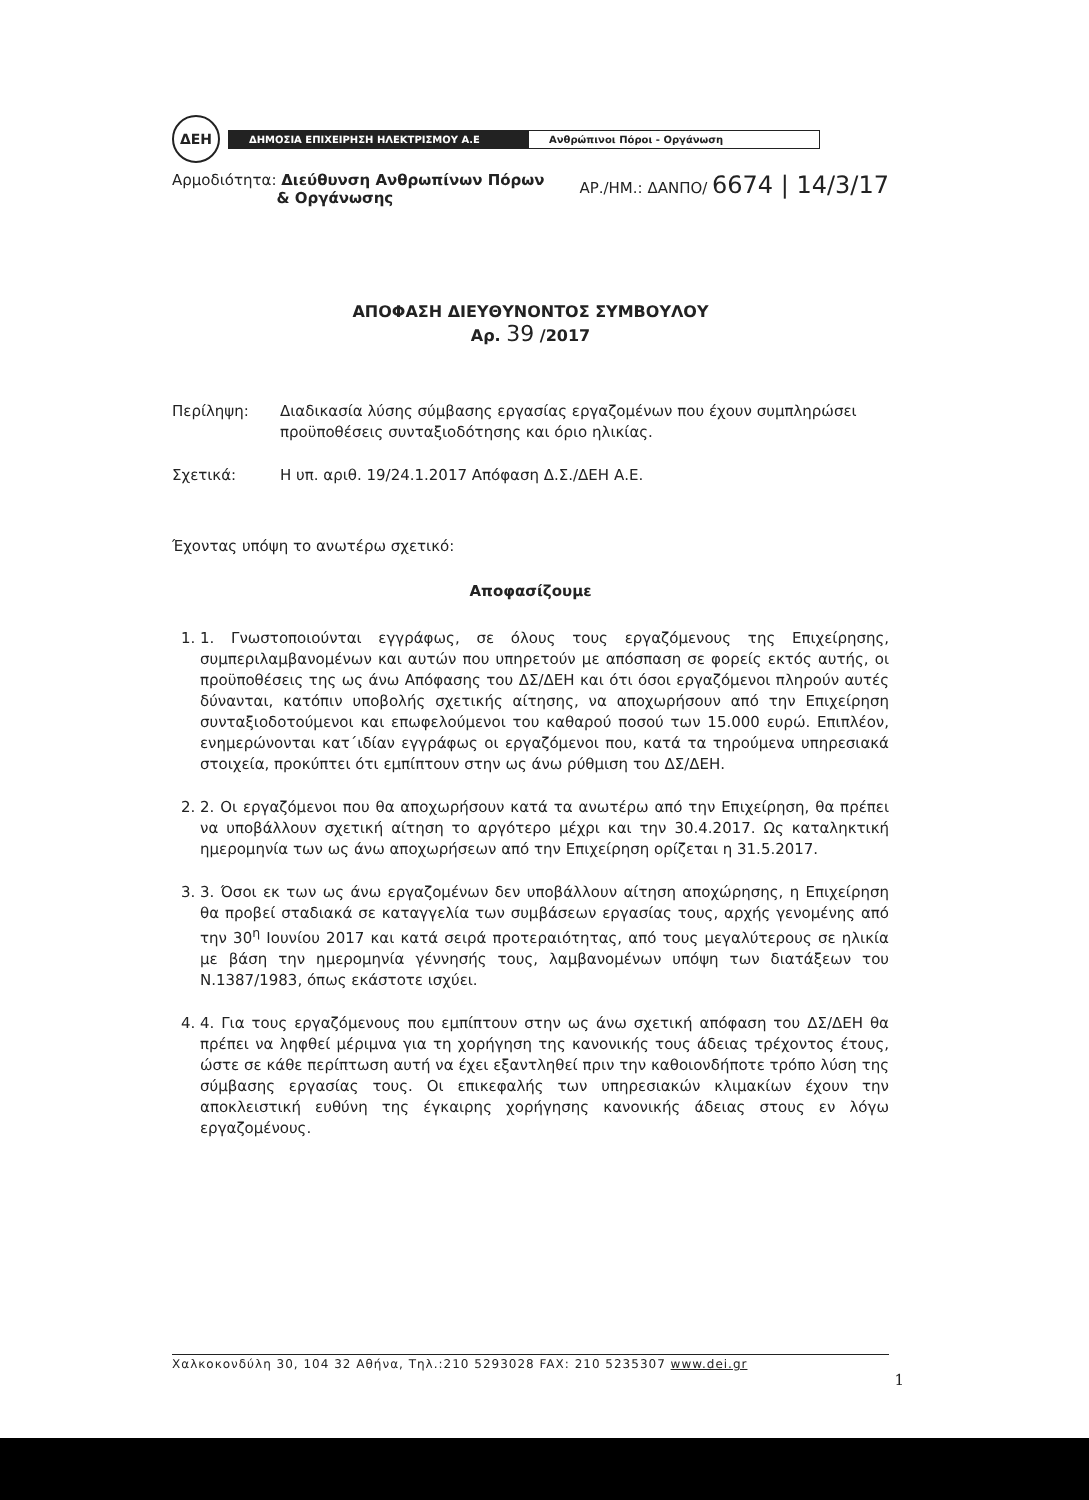ΔΕΗ
ΔΗΜΟΣΙΑ ΕΠΙΧΕΙΡΗΣΗ ΗΛΕΚΤΡΙΣΜΟΥ Α.Ε Ανθρώπινοι Πόροι - Οργάνωση
Αρμοδιότητα: Διεύθυνση Ανθρωπίνων Πόρων
& Οργάνωσης
ΑΡ./ΗΜ.: ΔΑΝΠΟ/ 6674 | 14/3/17
ΑΠΟΦΑΣΗ ΔΙΕΥΘΥΝΟΝΤΟΣ ΣΥΜΒΟΥΛΟΥ
Αρ. 39 /2017
Περίληψη: Διαδικασία λύσης σύμβασης εργασίας εργαζομένων που έχουν συμπληρώσει προϋποθέσεις συνταξιοδότησης και όριο ηλικίας.
Σχετικά: Η υπ. αριθ. 19/24.1.2017 Απόφαση Δ.Σ./ΔΕΗ Α.Ε.
Έχοντας υπόψη το ανωτέρω σχετικό:
Αποφασίζουμε
1. 1. Γνωστοποιούνται εγγράφως, σε όλους τους εργαζόμενους της Επιχείρησης, συμπεριλαμβανομένων και αυτών που υπηρετούν με απόσπαση σε φορείς εκτός αυτής, οι προϋποθέσεις της ως άνω Απόφασης του ΔΣ/ΔΕΗ και ότι όσοι εργαζόμενοι πληρούν αυτές δύνανται, κατόπιν υποβολής σχετικής αίτησης, να αποχωρήσουν από την Επιχείρηση συνταξιοδοτούμενοι και επωφελούμενοι του καθαρού ποσού των 15.000 ευρώ. Επιπλέον, ενημερώνονται κατ΄ιδίαν εγγράφως οι εργαζόμενοι που, κατά τα τηρούμενα υπηρεσιακά στοιχεία, προκύπτει ότι εμπίπτουν στην ως άνω ρύθμιση του ΔΣ/ΔΕΗ.
2. 2. Οι εργαζόμενοι που θα αποχωρήσουν κατά τα ανωτέρω από την Επιχείρηση, θα πρέπει να υποβάλλουν σχετική αίτηση το αργότερο μέχρι και την 30.4.2017. Ως καταληκτική ημερομηνία των ως άνω αποχωρήσεων από την Επιχείρηση ορίζεται η 31.5.2017.
3. 3. Όσοι εκ των ως άνω εργαζομένων δεν υποβάλλουν αίτηση αποχώρησης, η Επιχείρηση θα προβεί σταδιακά σε καταγγελία των συμβάσεων εργασίας τους, αρχής γενομένης από την 30<sup>η</sup> Ιουνίου 2017 και κατά σειρά προτεραιότητας, από τους μεγαλύτερους σε ηλικία με βάση την ημερομηνία γέννησής τους, λαμβανομένων υπόψη των διατάξεων του Ν.1387/1983, όπως εκάστοτε ισχύει.
4. 4. Για τους εργαζόμενους που εμπίπτουν στην ως άνω σχετική απόφαση του ΔΣ/ΔΕΗ θα πρέπει να ληφθεί μέριμνα για τη χορήγηση της κανονικής τους άδειας τρέχοντος έτους, ώστε σε κάθε περίπτωση αυτή να έχει εξαντληθεί πριν την καθοιονδήποτε τρόπο λύση της σύμβασης εργασίας τους. Οι επικεφαλής των υπηρεσιακών κλιμακίων έχουν την αποκλειστική ευθύνη της έγκαιρης χορήγησης κανονικής άδειας στους εν λόγω εργαζομένους.
Χαλκοκονδύλη 30, 104 32 Αθήνα, Τηλ.:210 5293028 FAX: 210 5235307 www.dei.gr
1